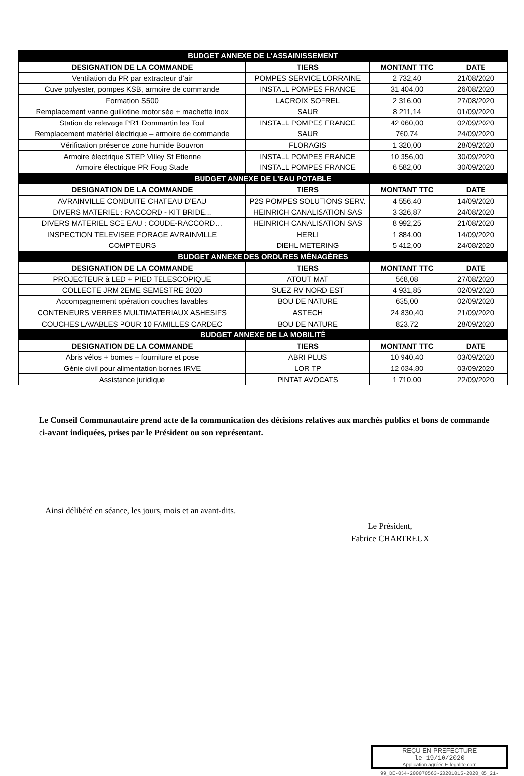| BUDGET ANNEXE DE L’ASSAINISSEMENT | | | |
| --- | --- | --- | --- |
| DESIGNATION DE LA COMMANDE | TIERS | MONTANT TTC | DATE |
| Ventilation du PR par extracteur d’air | POMPES SERVICE LORRAINE | 2 732,40 | 21/08/2020 |
| Cuve polyester, pompes KSB, armoire de commande | INSTALL POMPES FRANCE | 31 404,00 | 26/08/2020 |
| Formation S500 | LACROIX SOFREL | 2 316,00 | 27/08/2020 |
| Remplacement vanne guillotine motorisée + machette inox | SAUR | 8 211,14 | 01/09/2020 |
| Station de relevage PR1 Dommartin les Toul | INSTALL POMPES FRANCE | 42 060,00 | 02/09/2020 |
| Remplacement matériel électrique – armoire de commande | SAUR | 760,74 | 24/09/2020 |
| Vérification présence zone humide Bouvron | FLORAGIS | 1 320,00 | 28/09/2020 |
| Armoire électrique STEP Villey St Etienne | INSTALL POMPES FRANCE | 10 356,00 | 30/09/2020 |
| Armoire électrique PR Foug Stade | INSTALL POMPES FRANCE | 6 582,00 | 30/09/2020 |
| BUDGET ANNEXE DE L’EAU POTABLE | | | |
| DESIGNATION DE LA COMMANDE | TIERS | MONTANT TTC | DATE |
| AVRAINVILLE CONDUITE CHATEAU D'EAU | P2S POMPES SOLUTIONS SERV. | 4 556,40 | 14/09/2020 |
| DIVERS MATERIEL : RACCORD - KIT BRIDE... | HEINRICH CANALISATION SAS | 3 326,87 | 24/08/2020 |
| DIVERS MATERIEL SCE EAU : COUDE-RACCORD… | HEINRICH CANALISATION SAS | 8 992,25 | 21/08/2020 |
| INSPECTION TELEVISEE FORAGE AVRAINVILLE | HERLI | 1 884,00 | 14/09/2020 |
| COMPTEURS | DIEHL METERING | 5 412,00 | 24/08/2020 |
| BUDGET ANNEXE DES ORDURES MÉNAGÈRES | | | |
| DESIGNATION DE LA COMMANDE | TIERS | MONTANT TTC | DATE |
| PROJECTEUR à LED + PIED TELESCOPIQUE | ATOUT MAT | 568,08 | 27/08/2020 |
| COLLECTE JRM 2EME SEMESTRE 2020 | SUEZ RV NORD EST | 4 931,85 | 02/09/2020 |
| Accompagnement opération couches lavables | BOU DE NATURE | 635,00 | 02/09/2020 |
| CONTENEURS VERRES MULTIMATERIAUX ASHESIFS | ASTECH | 24 830,40 | 21/09/2020 |
| COUCHES LAVABLES POUR 10 FAMILLES CARDEC | BOU DE NATURE | 823,72 | 28/09/2020 |
| BUDGET ANNEXE DE LA MOBILITÉ | | | |
| DESIGNATION DE LA COMMANDE | TIERS | MONTANT TTC | DATE |
| Abris vélos + bornes – fourniture et pose | ABRI PLUS | 10 940,40 | 03/09/2020 |
| Génie civil pour alimentation bornes IRVE | LOR TP | 12 034,80 | 03/09/2020 |
| Assistance juridique | PINTAT AVOCATS | 1 710,00 | 22/09/2020 |
Le Conseil Communautaire prend acte de la communication des décisions relatives aux marchés publics et bons de commande ci-avant indiquées, prises par le Président ou son représentant.
Ainsi délibéré en séance, les jours, mois et an avant-dits.
Le Président,
Fabrice CHARTREUX
REÇU EN PREFECTURE
le 19/10/2020
Application agréée E-legalite.com
99_DE-054-200070563-20201015-2020_05_21-